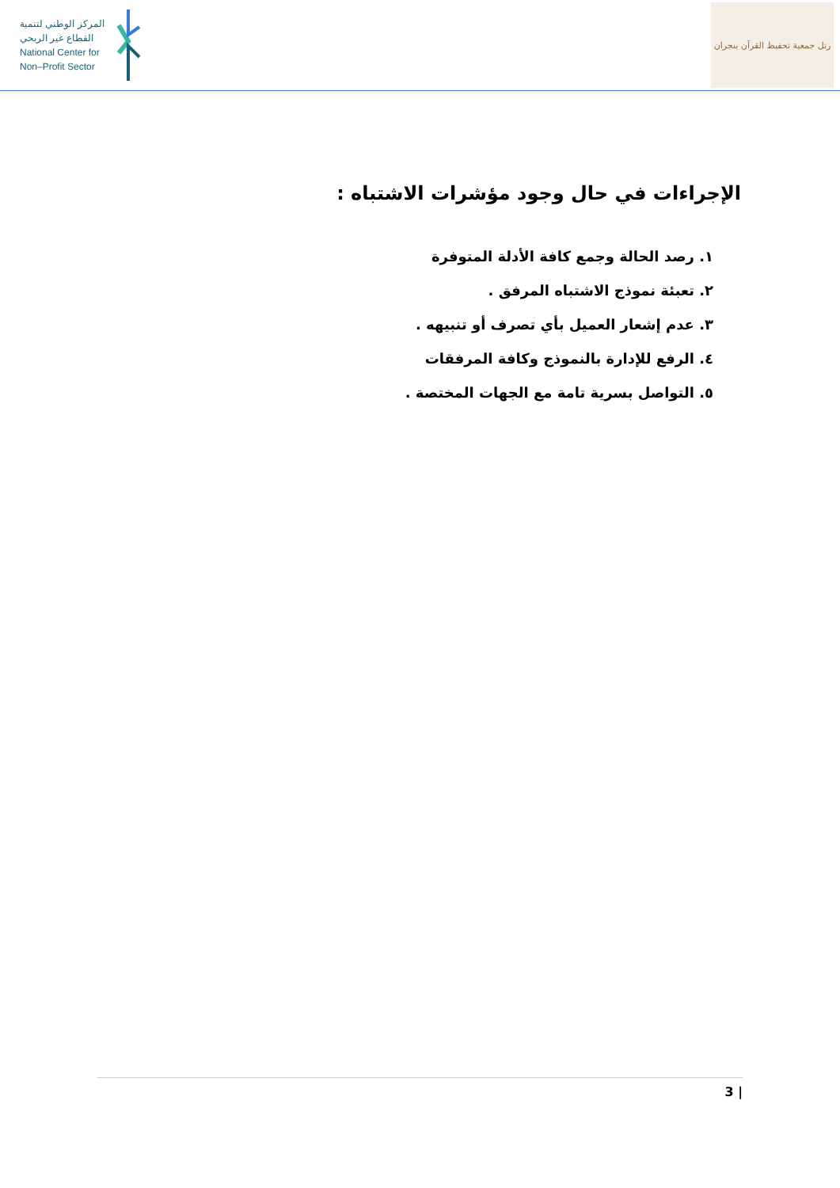المركز الوطني لتنمية
القطاع غير الربحي
National Center for
Non–Profit Sector
رتل جمعية تحفيظ القرآن بنجران
الإجراءات في حال وجود مؤشرات الاشتباه :
١. رصد الحالة وجمع كافة الأدلة المتوفرة
٢. تعبئة نموذج الاشتباه المرفق .
٣. عدم إشعار العميل بأي تصرف أو تنبيهه .
٤. الرفع للإدارة بالنموذج وكافة المرفقات
٥. التواصل بسرية تامة مع الجهات المختصة .
3 |